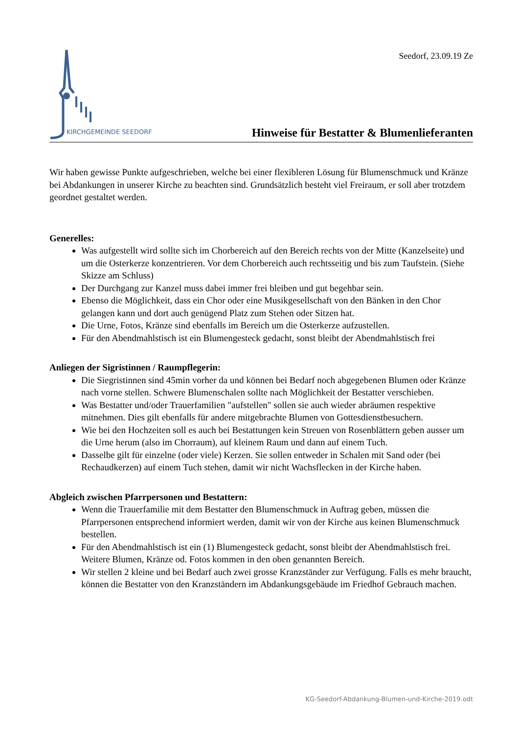KIRCHGEMEINDE SEEDORF
Seedorf, 23.09.19 Ze
Hinweise für Bestatter & Blumenlieferanten
Wir haben gewisse Punkte aufgeschrieben, welche bei einer flexibleren Lösung für Blumenschmuck und Kränze bei Abdankungen in unserer Kirche zu beachten sind. Grundsätzlich besteht viel Freiraum, er soll aber trotzdem geordnet gestaltet werden.
Generelles:
Was aufgestellt wird sollte sich im Chorbereich auf den Bereich rechts von der Mitte (Kanzelseite) und um die Osterkerze konzentrieren. Vor dem Chorbereich auch rechtsseitig und bis zum Taufstein. (Siehe Skizze am Schluss)
Der Durchgang zur Kanzel muss dabei immer frei bleiben und gut begehbar sein.
Ebenso die Möglichkeit, dass ein Chor oder eine Musikgesellschaft von den Bänken in den Chor gelangen kann und dort auch genügend Platz zum Stehen oder Sitzen hat.
Die Urne, Fotos, Kränze sind ebenfalls im Bereich um die Osterkerze aufzustellen.
Für den Abendmahlstisch ist ein Blumengesteck gedacht, sonst bleibt der Abendmahlstisch frei
Anliegen der Sigristinnen / Raumpflegerin:
Die Siegristinnen sind 45min vorher da und können bei Bedarf noch abgegebenen Blumen oder Kränze nach vorne stellen. Schwere Blumenschalen sollte nach Möglichkeit der Bestatter verschieben.
Was Bestatter und/oder Trauerfamilien "aufstellen" sollen sie auch wieder abräumen respektive mitnehmen. Dies gilt ebenfalls für andere mitgebrachte Blumen von Gottesdienstbesuchern.
Wie bei den Hochzeiten soll es auch bei Bestattungen kein Streuen von Rosenblättern geben ausser um die Urne herum (also im Chorraum), auf kleinem Raum und dann auf einem Tuch.
Dasselbe gilt für einzelne (oder viele) Kerzen. Sie sollen entweder in Schalen mit Sand oder (bei Rechaudkerzen) auf einem Tuch stehen, damit wir nicht Wachsflecken in der Kirche haben.
Abgleich zwischen Pfarrpersonen und Bestattern:
Wenn die Trauerfamilie mit dem Bestatter den Blumenschmuck in Auftrag geben, müssen die Pfarrpersonen entsprechend informiert werden, damit wir von der Kirche aus keinen Blumenschmuck bestellen.
Für den Abendmahlstisch ist ein (1) Blumengesteck gedacht, sonst bleibt der Abendmahlstisch frei. Weitere Blumen, Kränze od. Fotos kommen in den oben genannten Bereich.
Wir stellen 2 kleine und bei Bedarf auch zwei grosse Kranzständer zur Verfügung. Falls es mehr braucht, können die Bestatter von den Kranzständern im Abdankungsgebäude im Friedhof Gebrauch machen.
KG-Seedorf-Abdankung-Blumen-und-Kirche-2019.odt